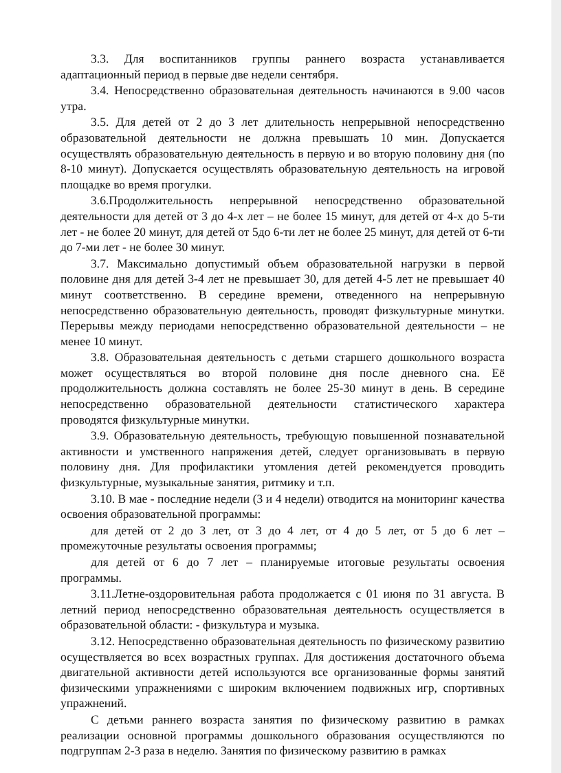3.3. Для воспитанников группы раннего возраста устанавливается адаптационный период в первые две недели сентября.
3.4. Непосредственно образовательная деятельность начинаются в 9.00 часов утра.
3.5. Для детей от 2 до 3 лет длительность непрерывной непосредственно образовательной деятельности не должна превышать 10 мин. Допускается осуществлять образовательную деятельность в первую и во вторую половину дня (по 8-10 минут). Допускается осуществлять образовательную деятельность на игровой площадке во время прогулки.
3.6.Продолжительность непрерывной непосредственно образовательной деятельности для детей от 3 до 4-х лет – не более 15 минут, для детей от 4-х до 5-ти лет - не более 20 минут, для детей от 5до 6-ти лет не более 25 минут, для детей от 6-ти до 7-ми лет - не более 30 минут.
3.7. Максимально допустимый объем образовательной нагрузки в первой половине дня для детей 3-4 лет не превышает 30, для детей 4-5 лет не превышает 40 минут соответственно. В середине времени, отведенного на непрерывную непосредственно образовательную деятельность, проводят физкультурные минутки. Перерывы между периодами непосредственно образовательной деятельности – не менее 10 минут.
3.8. Образовательная деятельность с детьми старшего дошкольного возраста может осуществляться во второй половине дня после дневного сна. Её продолжительность должна составлять не более 25-30 минут в день. В середине непосредственно образовательной деятельности статистического характера проводятся физкультурные минутки.
3.9. Образовательную деятельность, требующую повышенной познавательной активности и умственного напряжения детей, следует организовывать в первую половину дня. Для профилактики утомления детей рекомендуется проводить физкультурные, музыкальные занятия, ритмику и т.п.
3.10. В мае - последние недели (3 и 4 недели) отводится на мониторинг качества освоения образовательной программы:
для детей от 2 до 3 лет, от 3 до 4 лет, от 4 до 5 лет, от 5 до 6 лет – промежуточные результаты освоения программы;
для детей от 6 до 7 лет – планируемые итоговые результаты освоения программы.
3.11.Летне-оздоровительная работа продолжается с 01 июня по 31 августа. В летний период непосредственно образовательная деятельность осуществляется в образовательной области: - физкультура и музыка.
3.12. Непосредственно образовательная деятельность по физическому развитию осуществляется во всех возрастных группах. Для достижения достаточного объема двигательной активности детей используются все организованные формы занятий физическими упражнениями с широким включением подвижных игр, спортивных упражнений.
С детьми раннего возраста занятия по физическому развитию в рамках реализации основной программы дошкольного образования осуществляются по подгруппам 2-3 раза в неделю. Занятия по физическому развитию в рамках